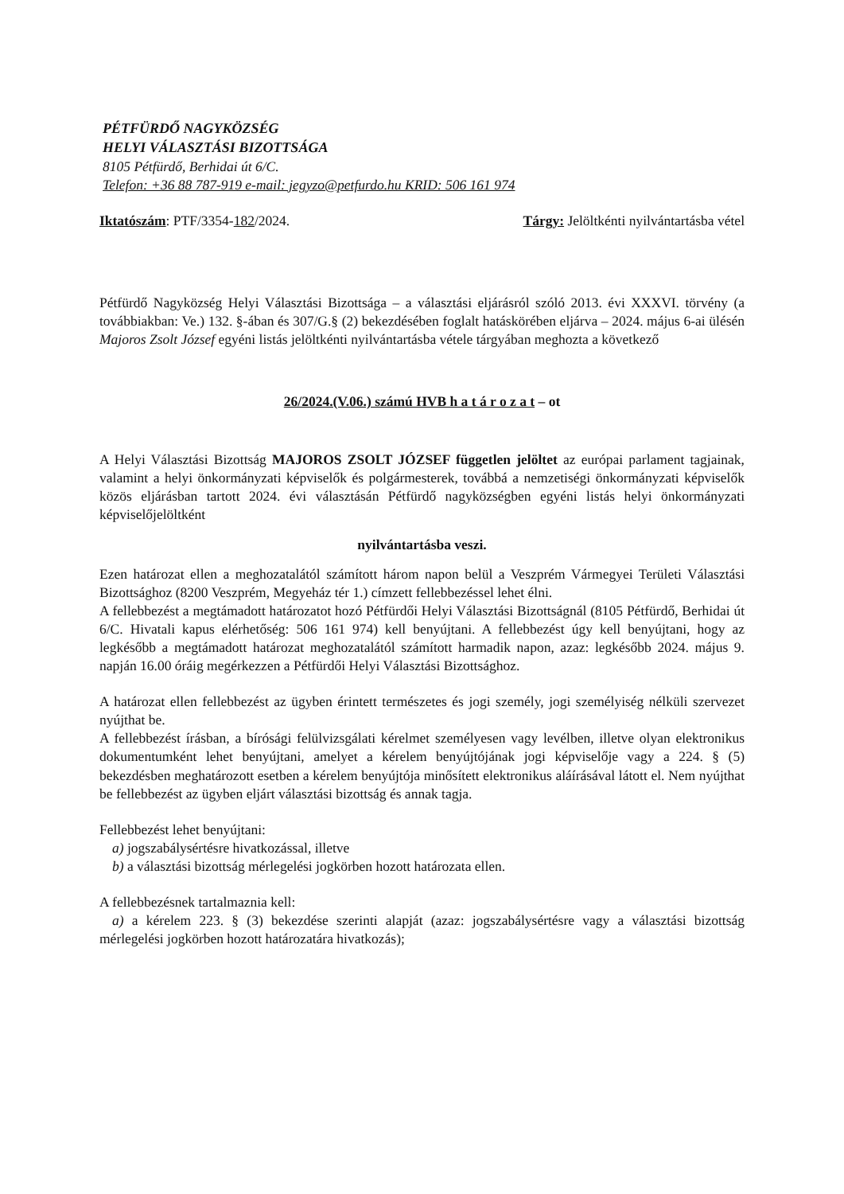PÉTFÜRDŐ NAGYKÖZSÉG
HELYI VÁLASZTÁSI BIZOTTSÁGA
8105 Pétfürdő, Berhidai út 6/C.
Telefon: +36 88 787-919 e-mail: jegyzo@petfurdo.hu KRID: 506 161 974
Iktatószám: PTF/3354-182/2024. Tárgy: Jelöltkénti nyilvántartásba vétel
Pétfürdő Nagyközség Helyi Választási Bizottsága – a választási eljárásról szóló 2013. évi XXXVI. törvény (a továbbiakban: Ve.) 132. §-ában és 307/G.§ (2) bekezdésében foglalt hatáskörében eljárva – 2024. május 6-ai ülésén Majoros Zsolt József egyéni listás jelöltkénti nyilvántartásba vétele tárgyában meghozta a következő
26/2024.(V.06.) számú HVB h a t á r o z a t – ot
A Helyi Választási Bizottság MAJOROS ZSOLT JÓZSEF független jelöltet az európai parlament tagjainak, valamint a helyi önkormányzati képviselők és polgármesterek, továbbá a nemzetiségi önkormányzati képviselők közös eljárásban tartott 2024. évi választásán Pétfürdő nagyközségben egyéni listás helyi önkormányzati képviselőjelöltként
nyilvántartásba veszi.
Ezen határozat ellen a meghozatalától számított három napon belül a Veszprém Vármegyei Területi Választási Bizottsághoz (8200 Veszprém, Megyeház tér 1.) címzett fellebbezéssel lehet élni.
A fellebbezést a megtámadott határozatot hozó Pétfürdői Helyi Választási Bizottságnál (8105 Pétfürdő, Berhidai út 6/C. Hivatali kapus elérhetőség: 506 161 974) kell benyújtani. A fellebbezést úgy kell benyújtani, hogy az legkésőbb a megtámadott határozat meghozatalától számított harmadik napon, azaz: legkésőbb 2024. május 9. napján 16.00 óráig megérkezzen a Pétfürdői Helyi Választási Bizottsághoz.
A határozat ellen fellebbezést az ügyben érintett természetes és jogi személy, jogi személyiség nélküli szervezet nyújthat be.
A fellebbezést írásban, a bírósági felülvizsgálati kérelmet személyesen vagy levélben, illetve olyan elektronikus dokumentumként lehet benyújtani, amelyet a kérelem benyújtójának jogi képviselője vagy a 224. § (5) bekezdésben meghatározott esetben a kérelem benyújtója minősített elektronikus aláírásával látott el. Nem nyújthat be fellebbezést az ügyben eljárt választási bizottság és annak tagja.
Fellebbezést lehet benyújtani:
a) jogszabálysértésre hivatkozással, illetve
b) a választási bizottság mérlegelési jogkörben hozott határozata ellen.
A fellebbezésnek tartalmaznia kell:
a) a kérelem 223. § (3) bekezdése szerinti alapját (azaz: jogszabálysértésre vagy a választási bizottság mérlegelési jogkörben hozott határozatára hivatkozás);